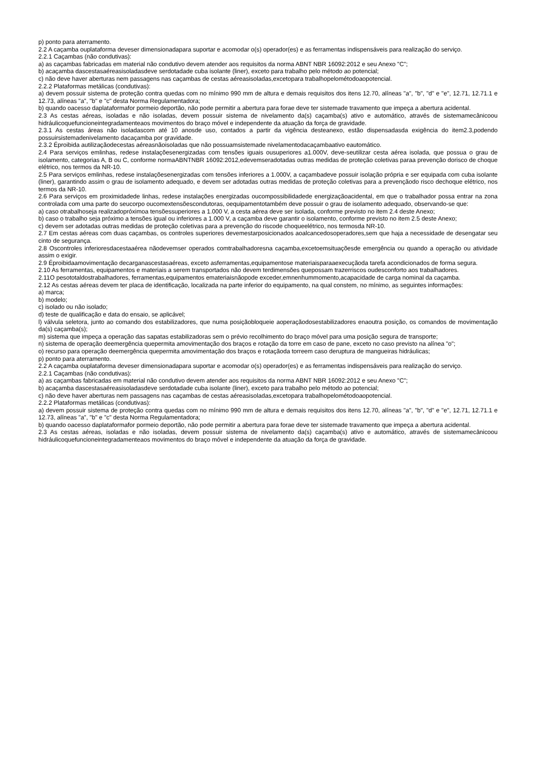p) ponto para aterramento.
2.2 A caçamba ouplataforma deveser dimensionadapara suportar e acomodar o(s) operador(es) e as ferramentas indispensáveis para realização do serviço.
2.2.1 Caçambas (não condutivas):
a) as caçambas fabricadas em material não condutivo devem atender aos requisitos da norma ABNT NBR 16092:2012 e seu Anexo "C";
b) acaçamba dascestasaéreasisoladasdeve serdotadade cuba isolante (liner), exceto para trabalho pelo método ao potencial;
c) não deve haver aberturas nem passagens nas caçambas de cestas aéreasisoladas,excetopara trabalhopelométodoaopotencial.
2.2.2 Plataformas metálicas (condutivas):
a) devem possuir sistema de proteção contra quedas com no mínimo 990 mm de altura e demais requisitos dos itens 12.70, alíneas "a", "b", "d" e "e", 12.71, 12.71.1 e 12.73, alíneas "a", "b" e "c" desta Norma Regulamentadora;
b) quando oacesso daplataformafor pormeio deportão, não pode permitir a abertura para forae deve ter sistemade travamento que impeça a abertura acidental.
2.3 As cestas aéreas, isoladas e não isoladas, devem possuir sistema de nivelamento da(s) caçamba(s) ativo e automático, através de sistemamecânicoou hidráulicoquefuncioneintegradamenteaos movimentos do braço móvel e independente da atuação da força de gravidade.
2.3.1 As cestas áreas não isoladascom até 10 anosde uso, contados a partir da vigência desteanexo, estão dispensadasda exigência do item2.3,podendo possuirsistemadenivelamento dacaçamba por gravidade.
2.3.2 Éproibida autilizaçãodecestas aéreasnãoisoladas que não possuamsistemade nivelamentodacaçambaativo eautomático.
2.4 Para serviços emlinhas, redese instalaçõesenergizadas com tensões iguais ousuperiores a1.000V, deve-seutilizar cesta aérea isolada, que possua o grau de isolamento, categorias A, B ou C, conforme normaABNTNBR 16092:2012,edevemseradotadas outras medidas de proteção coletivas paraa prevenção dorisco de choque elétrico, nos termos da NR-10.
2.5 Para serviços emlinhas, redese instalaçõesenergizadas com tensões inferiores a 1.000V, a caçambadeve possuir isolação própria e ser equipada com cuba isolante (liner), garantindo assim o grau de isolamento adequado, e devem ser adotadas outras medidas de proteção coletivas para a prevençãodo risco dechoque elétrico, nos termos da NR-10.
2.6 Para serviços em proximidadede linhas, redese instalações energizadas oucompossibilidadede energizaçãoacidental, em que o trabalhador possa entrar na zona controlada com uma parte do seucorpo oucomextensõescondutoras, oequipamentotambém deve possuir o grau de isolamento adequado, observando-se que:
a) caso otrabalhoseja realizadopróximoa tensõessuperiores a 1.000 V, a cesta aérea deve ser isolada, conforme previsto no item 2.4 deste Anexo;
b) caso o trabalho seja próximo a tensões igual ou inferiores a 1.000 V, a caçamba deve garantir o isolamento, conforme previsto no item 2.5 deste Anexo;
c) devem ser adotadas outras medidas de proteção coletivas para a prevenção do riscode choqueelétrico, nos termosda NR-10.
2.7 Em cestas aéreas com duas caçambas, os controles superiores devemestarposicionados aoalcancedosoperadores,sem que haja a necessidade de desengatar seu cinto de segurança.
2.8 Oscontroles inferioresdacestaaérea nãodevemser operados comtrabalhadoresna caçamba,excetoemsituaçõesde emergência ou quando a operação ou atividade assim o exigir.
2.9 Éproibidaamovimentação decarganascestasaéreas, exceto asferramentas,equipamentose materiaisparaaexecuçãoda tarefa acondicionados de forma segura.
2.10 As ferramentas, equipamentos e materiais a serem transportados não devem terdimensões quepossam trazerriscos oudesconforto aos trabalhadores.
2.11O pesototaldostrabalhadores, ferramentas,equipamentos emateriaisnãopode exceder,emnenhummomento,acapacidade de carga nominal da caçamba.
2.12 As cestas aéreas devem ter placa de identificação, localizada na parte inferior do equipamento, na qual constem, no mínimo, as seguintes informações:
a) marca;
b) modelo;
c) isolado ou não isolado;
d) teste de qualificação e data do ensaio, se aplicável;
l) válvula seletora, junto ao comando dos estabilizadores, que numa posiçãobloqueie aoperaçãodosestabilizadores enaoutra posição, os comandos de movimentação da(s) caçamba(s);
m) sistema que impeça a operação das sapatas estabilizadoras sem o prévio recolhimento do braço móvel para uma posição segura de transporte;
n) sistema de operação deemergência quepermita amovimentação dos braços e rotação da torre em caso de pane, exceto no caso previsto na alínea "o";
o) recurso para operação deemergência quepermita amovimentação dos braços e rotaçãoda torreem caso deruptura de mangueiras hidráulicas;
p) ponto para aterramento.
2.2 A caçamba ouplataforma deveser dimensionadapara suportar e acomodar o(s) operador(es) e as ferramentas indispensáveis para realização do serviço.
2.2.1 Caçambas (não condutivas):
a) as caçambas fabricadas em material não condutivo devem atender aos requisitos da norma ABNT NBR 16092:2012 e seu Anexo "C";
b) acaçamba dascestasaéreasisoladasdeve serdotadade cuba isolante (liner), exceto para trabalho pelo método ao potencial;
c) não deve haver aberturas nem passagens nas caçambas de cestas aéreasisoladas,excetopara trabalhopelométodoaopotencial.
2.2.2 Plataformas metálicas (condutivas):
a) devem possuir sistema de proteção contra quedas com no mínimo 990 mm de altura e demais requisitos dos itens 12.70, alíneas "a", "b", "d" e "e", 12.71, 12.71.1 e 12.73, alíneas "a", "b" e "c" desta Norma Regulamentadora;
b) quando oacesso daplataformafor pormeio deportão, não pode permitir a abertura para forae deve ter sistemade travamento que impeça a abertura acidental.
2.3 As cestas aéreas, isoladas e não isoladas, devem possuir sistema de nivelamento da(s) caçamba(s) ativo e automático, através de sistemamecânicoou hidráulicoquefuncioneintegradamenteaos movimentos do braço móvel e independente da atuação da força de gravidade.